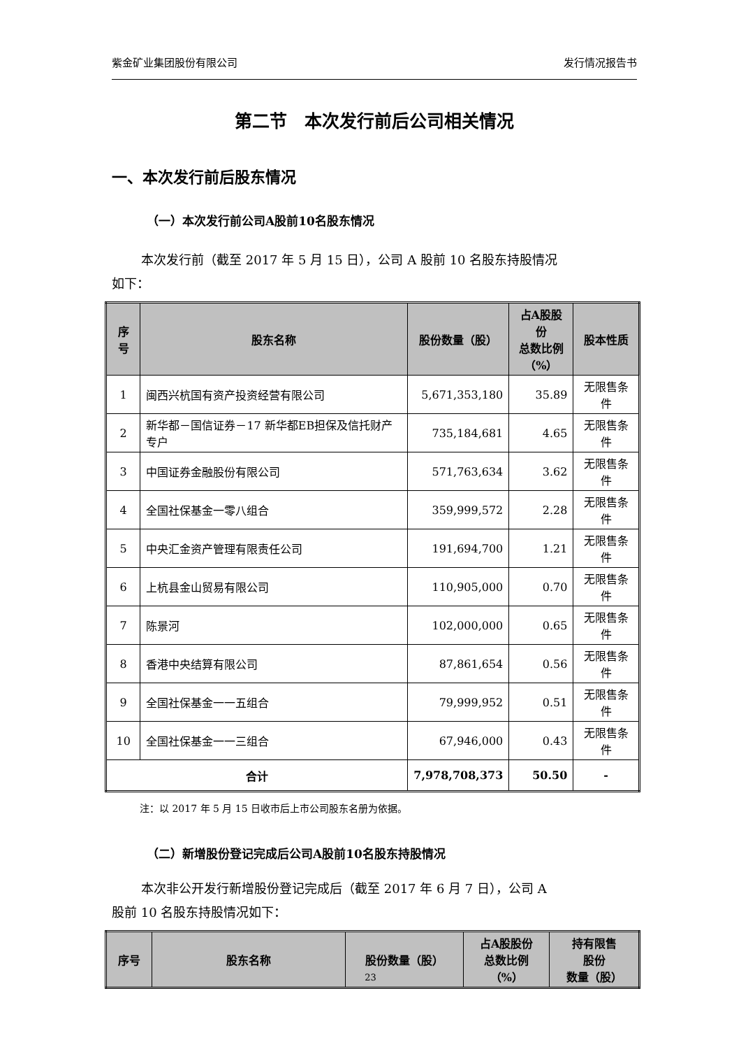紫金矿业集团股份有限公司 发行情况报告书
第二节　本次发行前后公司相关情况
一、本次发行前后股东情况
（一）本次发行前公司A股前10名股东情况
本次发行前（截至 2017 年 5 月 15 日），公司 A 股前 10 名股东持股情况
如下：
| 序号 | 股东名称 | 股份数量（股） | 占A股股份 总数比例 （%） | 股本性质 |
| --- | --- | --- | --- | --- |
| 1 | 闽西兴杭国有资产投资经营有限公司 | 5,671,353,180 | 35.89 | 无限售条件 |
| 2 | 新华都－国信证券－17 新华都EB担保及信托财产专户 | 735,184,681 | 4.65 | 无限售条件 |
| 3 | 中国证券金融股份有限公司 | 571,763,634 | 3.62 | 无限售条件 |
| 4 | 全国社保基金一零八组合 | 359,999,572 | 2.28 | 无限售条件 |
| 5 | 中央汇金资产管理有限责任公司 | 191,694,700 | 1.21 | 无限售条件 |
| 6 | 上杭县金山贸易有限公司 | 110,905,000 | 0.70 | 无限售条件 |
| 7 | 陈景河 | 102,000,000 | 0.65 | 无限售条件 |
| 8 | 香港中央结算有限公司 | 87,861,654 | 0.56 | 无限售条件 |
| 9 | 全国社保基金一一五组合 | 79,999,952 | 0.51 | 无限售条件 |
| 10 | 全国社保基金一一三组合 | 67,946,000 | 0.43 | 无限售条件 |
| 合计 | | 7,978,708,373 | 50.50 | - |
注：以 2017 年 5 月 15 日收市后上市公司股东名册为依据。
（二）新增股份登记完成后公司A股前10名股东持股情况
本次非公开发行新增股份登记完成后（截至 2017 年 6 月 7 日），公司 A
股前 10 名股东持股情况如下：
| 序号 | 股东名称 | 股份数量（股） | 占A股股份 总数比例 （%） | 持有限售 股份 数量（股） |
| --- | --- | --- | --- | --- |
23